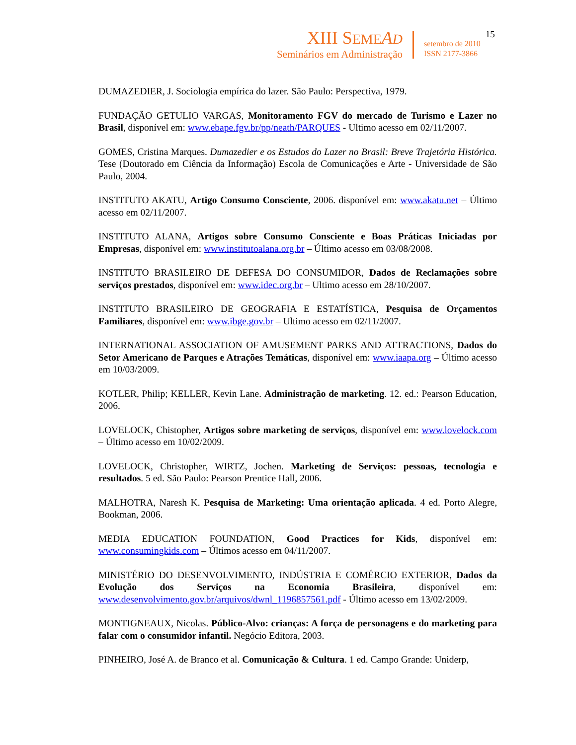XIII SEME AD
Seminários em Administração
setembro de 2010
ISSN 2177-3866
15
DUMAZEDIER, J. Sociologia empírica do lazer. São Paulo: Perspectiva, 1979.
FUNDAÇÃO GETULIO VARGAS, Monitoramento FGV do mercado de Turismo e Lazer no Brasil, disponível em: www.ebape.fgv.br/pp/neath/PARQUES - Ultimo acesso em 02/11/2007.
GOMES, Cristina Marques. Dumazedier e os Estudos do Lazer no Brasil: Breve Trajetória Histórica. Tese (Doutorado em Ciência da Informação) Escola de Comunicações e Arte - Universidade de São Paulo, 2004.
INSTITUTO AKATU, Artigo Consumo Consciente, 2006. disponível em: www.akatu.net – Último acesso em 02/11/2007.
INSTITUTO ALANA, Artigos sobre Consumo Consciente e Boas Práticas Iniciadas por Empresas, disponível em: www.institutoalana.org.br – Último acesso em 03/08/2008.
INSTITUTO BRASILEIRO DE DEFESA DO CONSUMIDOR, Dados de Reclamações sobre serviços prestados, disponível em: www.idec.org.br – Ultimo acesso em 28/10/2007.
INSTITUTO BRASILEIRO DE GEOGRAFIA E ESTATÍSTICA, Pesquisa de Orçamentos Familiares, disponível em: www.ibge.gov.br – Ultimo acesso em 02/11/2007.
INTERNATIONAL ASSOCIATION OF AMUSEMENT PARKS AND ATTRACTIONS, Dados do Setor Americano de Parques e Atrações Temáticas, disponível em: www.iaapa.org – Último acesso em 10/03/2009.
KOTLER, Philip; KELLER, Kevin Lane. Administração de marketing. 12. ed.: Pearson Education, 2006.
LOVELOCK, Chistopher, Artigos sobre marketing de serviços, disponível em: www.lovelock.com – Último acesso em 10/02/2009.
LOVELOCK, Christopher, WIRTZ, Jochen. Marketing de Serviços: pessoas, tecnologia e resultados. 5 ed. São Paulo: Pearson Prentice Hall, 2006.
MALHOTRA, Naresh K. Pesquisa de Marketing: Uma orientação aplicada. 4 ed. Porto Alegre, Bookman, 2006.
MEDIA EDUCATION FOUNDATION, Good Practices for Kids, disponível em: www.consumingkids.com – Últimos acesso em 04/11/2007.
MINISTÉRIO DO DESENVOLVIMENTO, INDÚSTRIA E COMÉRCIO EXTERIOR, Dados da Evolução dos Serviços na Economia Brasileira, disponível em: www.desenvolvimento.gov.br/arquivos/dwnl_1196857561.pdf - Último acesso em 13/02/2009.
MONTIGNEAUX, Nicolas. Público-Alvo: crianças: A força de personagens e do marketing para falar com o consumidor infantil. Negócio Editora, 2003.
PINHEIRO, José A. de Branco et al. Comunicação & Cultura. 1 ed. Campo Grande: Uniderp,